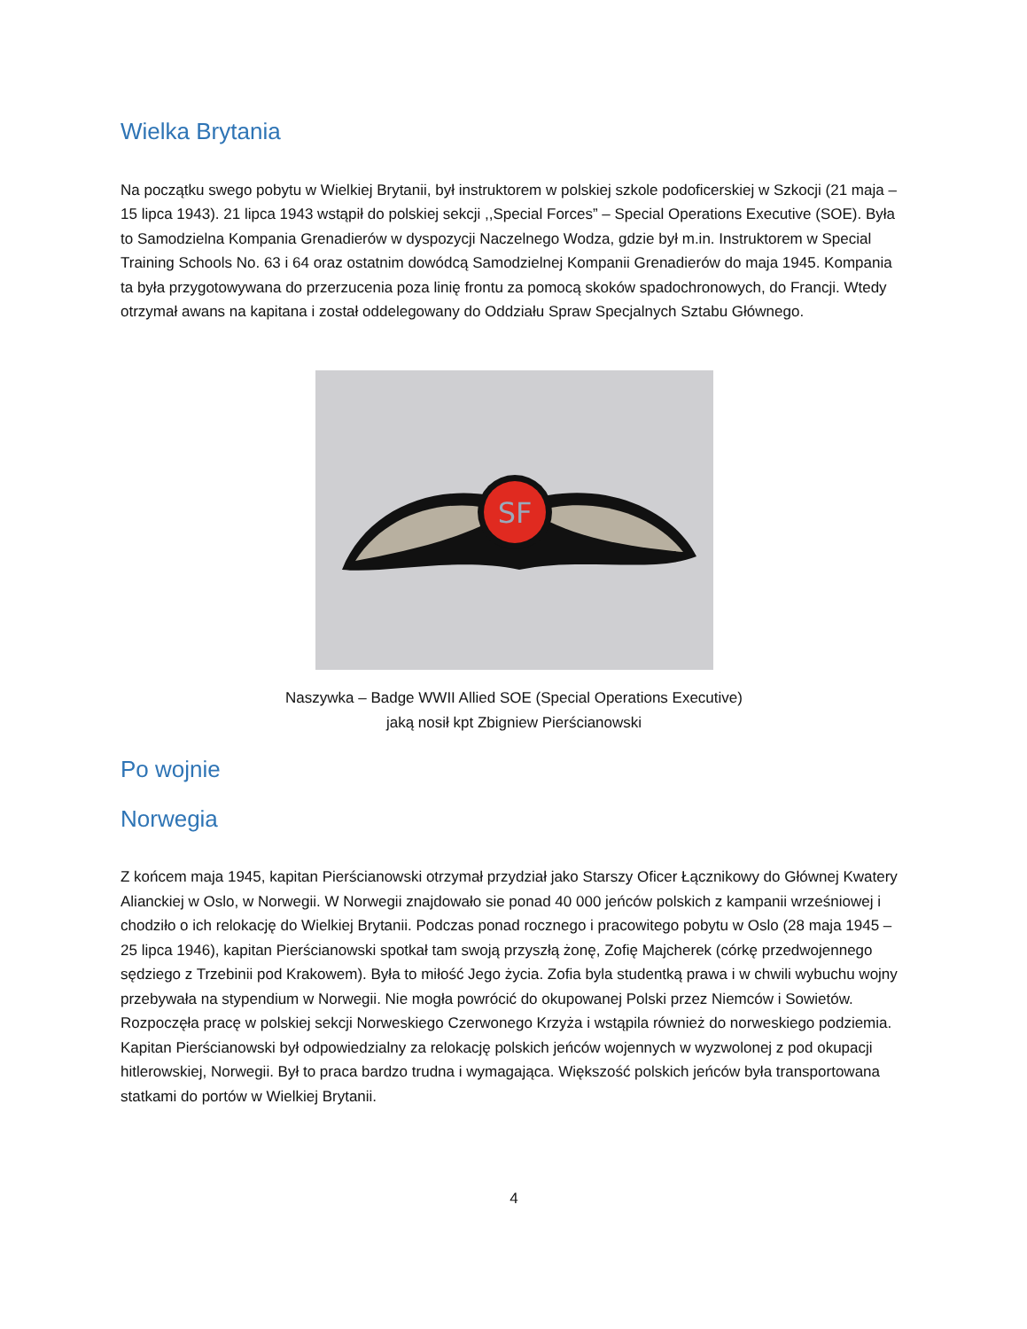Wielka Brytania
Na początku swego pobytu w Wielkiej Brytanii, był instruktorem w polskiej szkole podoficerskiej w Szkocji (21 maja – 15 lipca 1943). 21 lipca 1943 wstąpił do polskiej sekcji ,,Special Forces” – Special Operations Executive (SOE). Była to Samodzielna Kompania Grenadierów w dyspozycji Naczelnego Wodza, gdzie był m.in. Instruktorem w Special Training Schools No. 63 i 64 oraz ostatnim dowódcą Samodzielnej Kompanii Grenadierów do maja 1945. Kompania ta była przygotowywana do przerzucenia poza linię frontu za pomocą skoków spadochronowych, do Francji. Wtedy otrzymał awans na kapitana i został oddelegowany do Oddziału Spraw Specjalnych Sztabu Głównego.
SF
Naszywka – Badge WWII Allied SOE (Special Operations Executive)
jaką nosił kpt Zbigniew Pierścianowski
Po wojnie
Norwegia
Z końcem maja 1945, kapitan Pierścianowski otrzymał przydział jako Starszy Oficer Łącznikowy do Głównej Kwatery Alianckiej w Oslo, w Norwegii. W Norwegii znajdowało sie ponad 40 000 jeńców polskich z kampanii wrześniowej i chodziło o ich relokację do Wielkiej Brytanii. Podczas ponad rocznego i pracowitego pobytu w Oslo (28 maja 1945 – 25 lipca 1946), kapitan Pierścianowski spotkał tam swoją przyszłą żonę, Zofię Majcherek (córkę przedwojennego sędziego z Trzebinii pod Krakowem). Była to miłość Jego życia. Zofia byla studentką prawa i w chwili wybuchu wojny przebywała na stypendium w Norwegii. Nie mogła powrócić do okupowanej Polski przez Niemców i Sowietów. Rozpoczęła pracę w polskiej sekcji Norweskiego Czerwonego Krzyża i wstąpila również do norweskiego podziemia. Kapitan Pierścianowski był odpowiedzialny za relokację polskich jeńców wojennych w wyzwolonej z pod okupacji hitlerowskiej, Norwegii. Był to praca bardzo trudna i wymagająca. Większość polskich jeńców była transportowana statkami do portów w Wielkiej Brytanii.
4